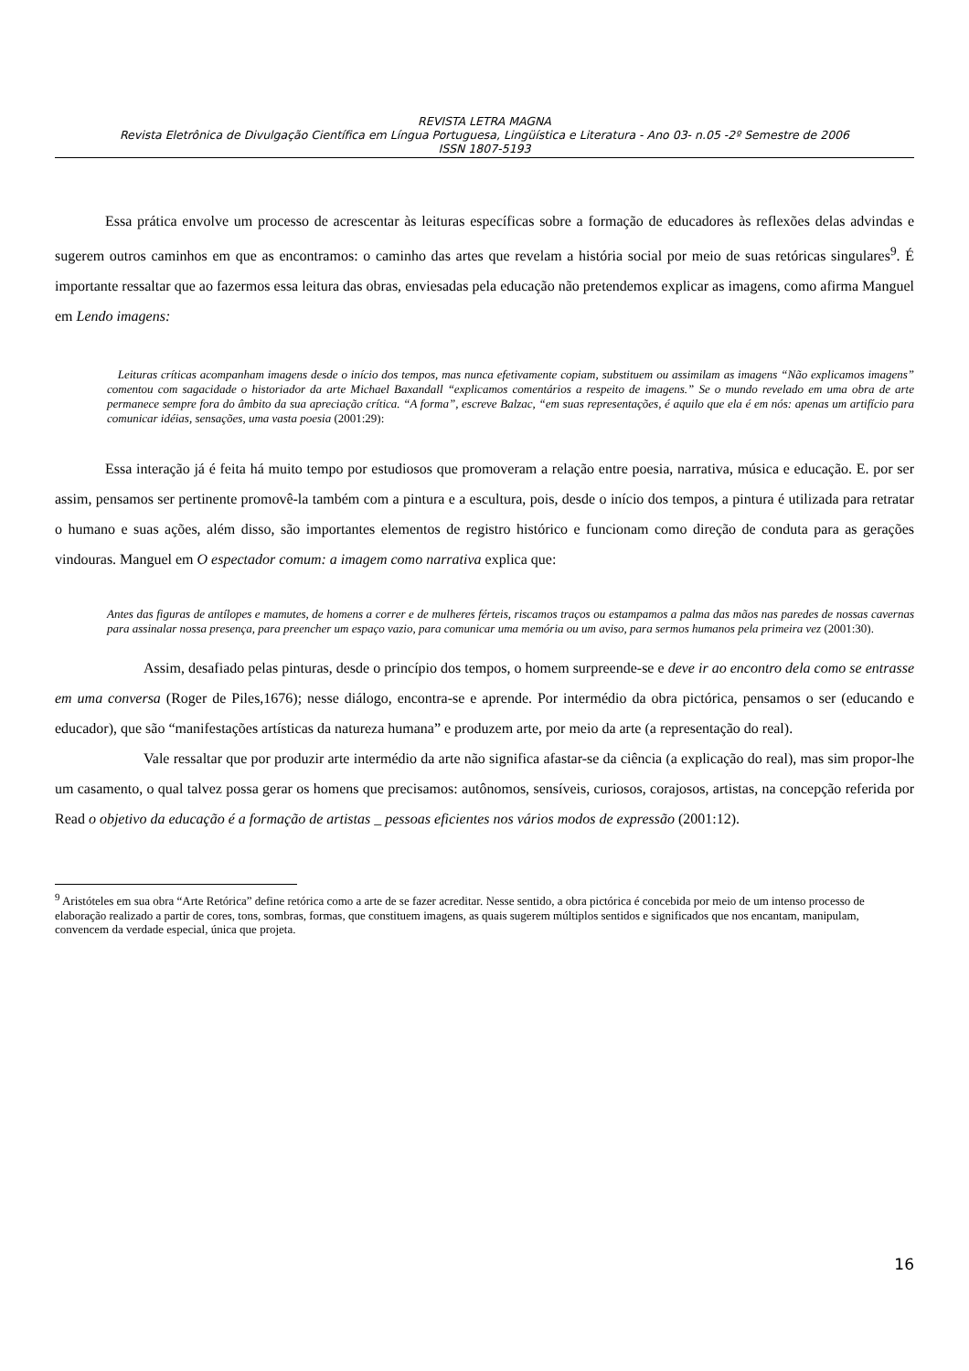REVISTA LETRA MAGNA
Revista Eletrônica de Divulgação Científica em Língua Portuguesa, Lingüística e Literatura - Ano 03- n.05 -2º Semestre de 2006
ISSN 1807-5193
Essa prática envolve um processo de acrescentar às leituras específicas sobre a formação de educadores às reflexões delas advindas e sugerem outros caminhos em que as encontramos: o caminho das artes que revelam a história social por meio de suas retóricas singulares<sup>9</sup>. É importante ressaltar que ao fazermos essa leitura das obras, enviesadas pela educação não pretendemos explicar as imagens, como afirma Manguel em Lendo imagens:
Leituras críticas acompanham imagens desde o início dos tempos, mas nunca efetivamente copiam, substituem ou assimilam as imagens “Não explicamos imagens” comentou com sagacidade o historiador da arte Michael Baxandall “explicamos comentários a respeito de imagens.” Se o mundo revelado em uma obra de arte permanece sempre fora do âmbito da sua apreciação crítica. “A forma”, escreve Balzac, “em suas representações, é aquilo que ela é em nós: apenas um artifício para comunicar idéias, sensações, uma vasta poesia (2001:29):
Essa interação já é feita há muito tempo por estudiosos que promoveram a relação entre poesia, narrativa, música e educação. E. por ser assim, pensamos ser pertinente promovê-la também com a pintura e a escultura, pois, desde o início dos tempos, a pintura é utilizada para retratar o humano e suas ações, além disso, são importantes elementos de registro histórico e funcionam como direção de conduta para as gerações vindouras. Manguel em O espectador comum: a imagem como narrativa explica que:
Antes das figuras de antílopes e mamutes, de homens a correr e de mulheres férteis, riscamos traços ou estampamos a palma das mãos nas paredes de nossas cavernas para assinalar nossa presença, para preencher um espaço vazio, para comunicar uma memória ou um aviso, para sermos humanos pela primeira vez (2001:30).
Assim, desafiado pelas pinturas, desde o princípio dos tempos, o homem surpreende-se e deve ir ao encontro dela como se entrasse em uma conversa (Roger de Piles,1676); nesse diálogo, encontra-se e aprende. Por intermédio da obra pictórica, pensamos o ser (educando e educador), que são “manifestações artísticas da natureza humana” e produzem arte, por meio da arte (a representação do real).
Vale ressaltar que por produzir arte intermédio da arte não significa afastar-se da ciência (a explicação do real), mas sim propor-lhe um casamento, o qual talvez possa gerar os homens que precisamos: autônomos, sensíveis, curiosos, corajosos, artistas, na concepção referida por Read o objetivo da educação é a formação de artistas _ pessoas eficientes nos vários modos de expressão (2001:12).
<sup>9</sup> Aristóteles em sua obra “Arte Retórica” define retórica como a arte de se fazer acreditar. Nesse sentido, a obra pictórica é concebida por meio de um intenso processo de elaboração realizado a partir de cores, tons, sombras, formas, que constituem imagens, as quais sugerem múltiplos sentidos e significados que nos encantam, manipulam, convencem da verdade especial, única que projeta.
16